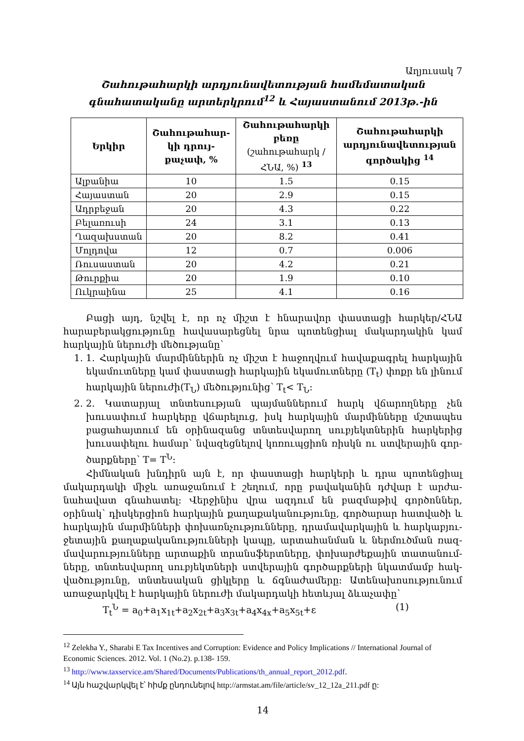Աղյուսակ 7
Շահութահարկի արդյունավետության համեմատական գնահատականը արտերկրում<sup>12</sup> և Հայաստանում 2013թ.-ին
| Երկիր | Շահութահար-կի դրույ-քաչափ, % | Շահութահարկի բեռը (շահութահարկ / ՀՆԱ, %) <sup>13</sup> | Շահութահարկի արդյունավետության գործակից <sup>14</sup> |
| --- | --- | --- | --- |
| Ալբանիա | 10 | 1.5 | 0.15 |
| Հայաստան | 20 | 2.9 | 0.15 |
| Ադրբեջան | 20 | 4.3 | 0.22 |
| Բելառուսի | 24 | 3.1 | 0.13 |
| Ղազախստան | 20 | 8.2 | 0.41 |
| Մոլդովա | 12 | 0.7 | 0.006 |
| Ռուսաստան | 20 | 4.2 | 0.21 |
| Թուրքիա | 20 | 1.9 | 0.10 |
| Ուկրաինա | 25 | 4.1 | 0.16 |
Բացի այդ, նշվել է, որ ոչ միշտ է հնարավոր փաստացի հարկեր/ՀՆԱ հարաբերակցությունը հավասարեցնել նրա պոտենցիալ մակարդակին կամ հարկային ներուժի մեծությանը՝
1. 1. Հարկային մարմիններին ոչ միշտ է հաջողվում հավաքագրել հարկային եկամուտները կամ փաստացի հարկային եկամուտները (T<sub>t</sub>) փոքր են լինում հարկային ներուժի(T<sub>Ն</sub>) մեծությունից՝ T<sub>t</sub>< T<sub>Ն</sub>:
2. 2. Կատարյալ տնտեսության պայմաններում հարկ վճարողները չեն խուսափում հարկերը վճարելուց, իսկ հարկային մարմինները մշտապես բացահայտում են օրինազանց տնտեսվարող սուբյեկտներին հարկերից խուսափելու համար՝ նվազեցնելով կոռուպցիոն ռիսկն ու ստվերային գոր-ծարքները՝ T= T<sup>Ն</sup>:
Հիմնական խնդիրն այն է, որ փաստացի հարկերի և դրա պոտենցիալ մակարդակի միջև առաջանում է շեղում, որը բավականին դժվար է արժա-նահավատ գնահատել: Վերջինիս վրա ազդում են բազմաթիվ գործոններ, օրինակ՝ դիսկերցիոն հարկային քաղաքականությունը, գործարար հատվածի և հարկային մարմինների փոխառնչությունները, դրամավարկային և հարկաբյու-ջետային քաղաքականությունների կապը, արտահանման և ներմուծման ռազ-մավարությունները արտաքին տրանսֆերտները, փոխարժեքային տատանում-ները, տնտեսվարող սուբյեկտների ստվերային գործարքների նկատմամբ հակ-վածությունը, տնտեսական ցիկլերը և ճգնաժամերը: Ատենախոսությունում առաջարկվել է հարկային ներուժի մակարդակի հետևյալ ձևաչափը՝
T<sub>t</sub><sup>Ն</sup> = a<sub>0</sub>+a<sub>1</sub>x<sub>1t</sub>+a<sub>2</sub>x<sub>2t</sub>+a<sub>3</sub>x<sub>3t</sub>+a<sub>4</sub>x<sub>4x</sub>+a<sub>5</sub>x<sub>5t</sub>+ε (1)
<sup>12</sup> Zelekha Y., Sharabi E Tax Incentives and Corruption: Evidence and Policy Implications // International Journal of Economic Sciences. 2012. Vol. 1 (No.2). p.138- 159.
<sup>13</sup> http://www.taxservice.am/Shared/Documents/Publications/th_annual_report_2012.pdf.
<sup>14</sup> Այն հաշվարկվել է՝ հիմք ընդունելով http://armstat.am/file/article/sv_12_12a_211.pdf ը:
14